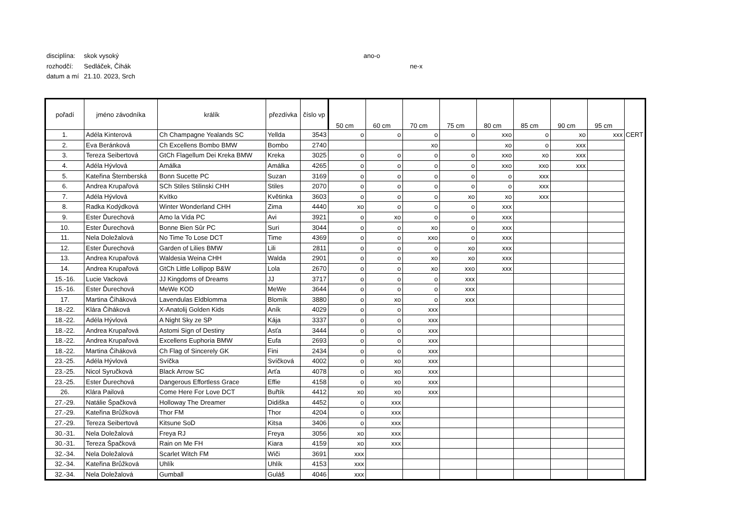disciplína: skok vysoký ano-o
rozhodčí: Sedláček, Čihák ne-x
datum a mí 21.10. 2023, Srch
| pořadí | jméno závodníka | králík | přezdívka | číslo vp | 50 cm | 60 cm | 70 cm | 75 cm | 80 cm | 85 cm | 90 cm | 95 cm | |
| --- | --- | --- | --- | --- | --- | --- | --- | --- | --- | --- | --- | --- | --- |
| 1. | Adéla Kinterová | Ch Champagne Yealands SC | Yellda | 3543 | o | o | o | o | xxo | o | xo | xxx | CERT |
| 2. | Eva Beránková | Ch Excellens Bombo BMW | Bombo | 2740 | | | xo | | xo | o | xxx | | |
| 3. | Tereza Seibertová | GtCh Flagellum Dei Kreka BMW | Kreka | 3025 | o | o | o | o | xxo | xo | xxx | | |
| 4. | Adéla Hývlová | Amálka | Amálka | 4265 | o | o | o | o | xxo | xxo | xxx | | |
| 5. | Kateřina Šternberská | Bonn Sucette PC | Suzan | 3169 | o | o | o | o | o | xxx | | | |
| 6. | Andrea Krupařová | SCh Stiles Stilinski CHH | Stiles | 2070 | o | o | o | o | o | xxx | | | |
| 7. | Adéla Hývlová | Kvítko | Květinka | 3603 | o | o | o | xo | xo | xxx | | | |
| 8. | Radka Kodýdková | Winter Wonderland CHH | Zima | 4440 | xo | o | o | o | xxx | | | | |
| 9. | Ester Ďurechová | Amo la Vida PC | Avi | 3921 | o | xo | o | o | xxx | | | | |
| 10. | Ester Ďurechová | Bonne Bien Sûr PC | Suri | 3044 | o | o | xo | o | xxx | | | | |
| 11. | Nela Doležalová | No Time To Lose DCT | Time | 4369 | o | o | xxo | o | xxx | | | | |
| 12. | Ester Ďurechová | Garden of Lilies BMW | Lili | 2811 | o | o | o | xo | xxx | | | | |
| 13. | Andrea Krupařová | Waldesia Weina CHH | Walda | 2901 | o | o | xo | xo | xxx | | | | |
| 14. | Andrea Krupařová | GtCh Little Lollipop B&W | Lola | 2670 | o | o | xo | xxo | xxx | | | | |
| 15.-16. | Lucie Vacková | JJ Kingdoms of Dreams | JJ | 3717 | o | o | o | xxx | | | | | |
| 15.-16. | Ester Ďurechová | MeWe KOD | MeWe | 3644 | o | o | o | xxx | | | | | |
| 17. | Martina Čiháková | Lavendulas Eldblomma | Blomík | 3880 | o | xo | o | xxx | | | | | |
| 18.-22. | Klára Čiháková | X-Anatolij Golden Kids | Aník | 4029 | o | o | xxx | | | | | | |
| 18.-22. | Adéla Hývlová | A Night Sky ze SP | Kája | 3337 | o | o | xxx | | | | | | |
| 18.-22. | Andrea Krupařová | Astomi Sign of Destiny | Asťa | 3444 | o | o | xxx | | | | | | |
| 18.-22. | Andrea Krupařová | Excellens Euphoria BMW | Eufa | 2693 | o | o | xxx | | | | | | |
| 18.-22. | Martina Čiháková | Ch Flag of Sincerely GK | Fini | 2434 | o | o | xxx | | | | | | |
| 23.-25. | Adéla Hývlová | Svíčka | Svíčková | 4002 | o | xo | xxx | | | | | | |
| 23.-25. | Nicol Syručková | Black Arrow SC | Arťa | 4078 | o | xo | xxx | | | | | | |
| 23.-25. | Ester Ďurechová | Dangerous Effortless Grace | Effie | 4158 | o | xo | xxx | | | | | | |
| 26. | Klára Pailová | Come Here For Love DCT | Buřtík | 4412 | xo | xo | xxx | | | | | | |
| 27.-29. | Natálie Špačková | Holloway The Dreamer | Didiška | 4452 | o | xxx | | | | | | | |
| 27.-29. | Kateřina Brůžková | Thor FM | Thor | 4204 | o | xxx | | | | | | | |
| 27.-29. | Tereza Seibertová | Kitsune SoD | Kitsa | 3406 | o | xxx | | | | | | | |
| 30.-31. | Nela Doležalová | Freya RJ | Freya | 3056 | xo | xxx | | | | | | | |
| 30.-31. | Tereza Špačková | Rain on Me FH | Kiara | 4159 | xo | xxx | | | | | | | |
| 32.-34. | Nela Doležalová | Scarlet Witch FM | Wiči | 3691 | xxx | | | | | | | | |
| 32.-34. | Kateřina Brůžková | Uhlík | Uhlík | 4153 | xxx | | | | | | | | |
| 32.-34. | Nela Doležalová | Gumball | Guláš | 4046 | xxx | | | | | | | | |